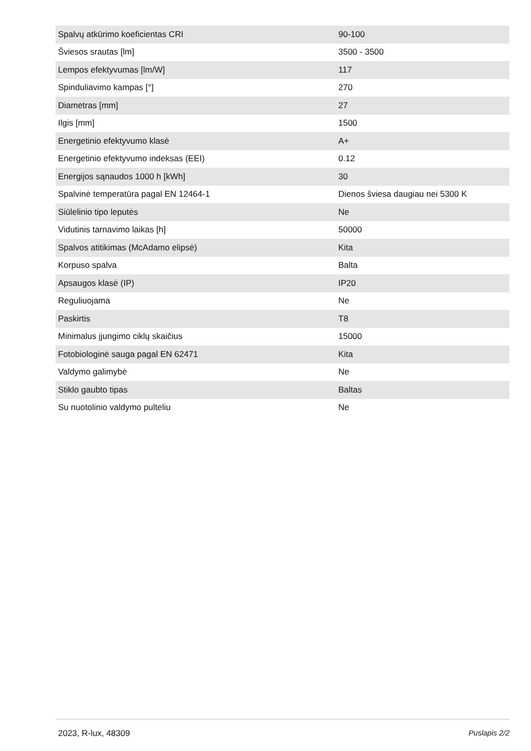| Spalvų atkūrimo koeficientas CRI | 90-100 |
| Šviesos srautas [lm] | 3500 - 3500 |
| Lempos efektyvumas [lm/W] | 117 |
| Spinduliavimo kampas [°] | 270 |
| Diametras [mm] | 27 |
| Ilgis [mm] | 1500 |
| Energetinio efektyvumo klasė | A+ |
| Energetinio efektyvumo indeksas (EEI) | 0.12 |
| Energijos sąnaudos 1000 h [kWh] | 30 |
| Spalvinė temperatūra pagal EN 12464-1 | Dienos šviesa daugiau nei 5300 K |
| Siūlelinio tipo leputės | Ne |
| Vidutinis tarnavimo laikas [h] | 50000 |
| Spalvos atitikimas (McAdamo elipsė) | Kita |
| Korpuso spalva | Balta |
| Apsaugos klasė (IP) | IP20 |
| Reguliuojama | Ne |
| Paskirtis | T8 |
| Minimalus įjungimo ciklų skaičius | 15000 |
| Fotobiologinė sauga pagal EN 62471 | Kita |
| Valdymo galimybė | Ne |
| Stiklo gaubto tipas | Baltas |
| Su nuotolinio valdymo pulteliu | Ne |
2023, R-lux, 48309 Puslapis 2/2